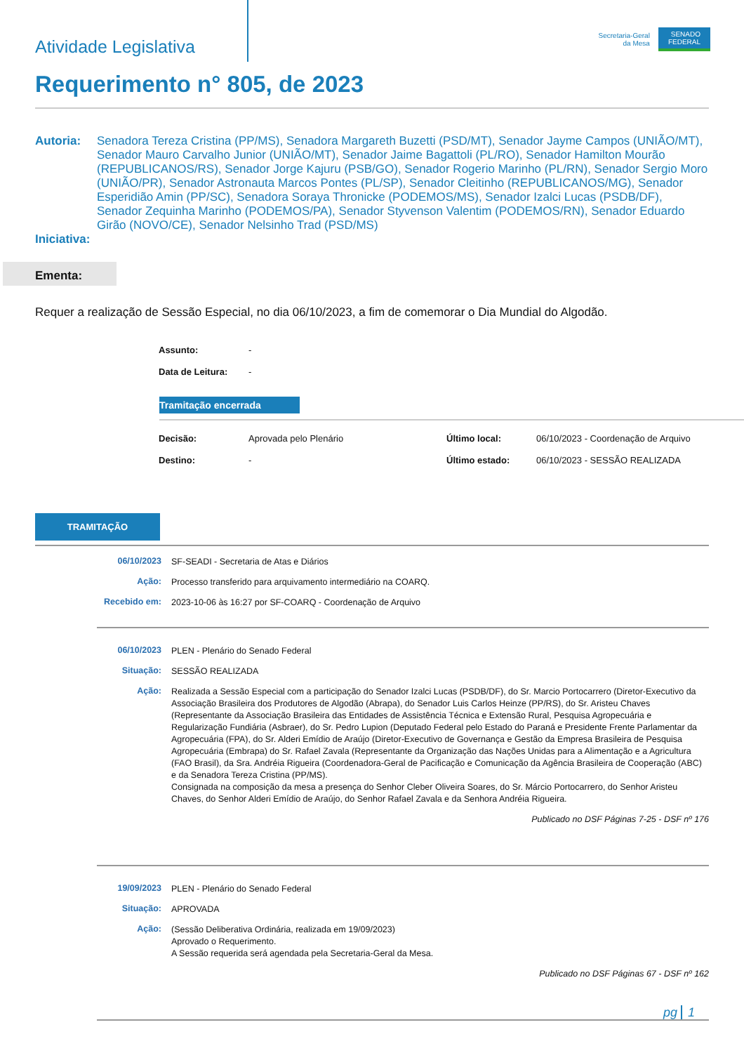Atividade Legislativa
Secretaria-Geral
da Mesa
SENADO
FEDERAL
Requerimento n° 805, de 2023
Autoria: Senadora Tereza Cristina (PP/MS), Senadora Margareth Buzetti (PSD/MT), Senador Jayme Campos (UNIÃO/MT), Senador Mauro Carvalho Junior (UNIÃO/MT), Senador Jaime Bagattoli (PL/RO), Senador Hamilton Mourão (REPUBLICANOS/RS), Senador Jorge Kajuru (PSB/GO), Senador Rogerio Marinho (PL/RN), Senador Sergio Moro (UNIÃO/PR), Senador Astronauta Marcos Pontes (PL/SP), Senador Cleitinho (REPUBLICANOS/MG), Senador Esperidião Amin (PP/SC), Senadora Soraya Thronicke (PODEMOS/MS), Senador Izalci Lucas (PSDB/DF), Senador Zequinha Marinho (PODEMOS/PA), Senador Styvenson Valentim (PODEMOS/RN), Senador Eduardo Girão (NOVO/CE), Senador Nelsinho Trad (PSD/MS)
Iniciativa:
Ementa:
Requer a realização de Sessão Especial, no dia 06/10/2023, a fim de comemorar o Dia Mundial do Algodão.
| Assunto: | - |
| Data de Leitura: | - |
Tramitação encerrada
| Decisão: | Aprovada pelo Plenário | Último local: | 06/10/2023 - Coordenação de Arquivo |
| Destino: | - | Último estado: | 06/10/2023 - SESSÃO REALIZADA |
TRAMITAÇÃO
| 06/10/2023 | SF-SEADI - Secretaria de Atas e Diários |
| Ação: | Processo transferido para arquivamento intermediário na COARQ. |
| Recebido em: | 2023-10-06 às 16:27 por SF-COARQ - Coordenação de Arquivo |
| 06/10/2023 | PLEN - Plenário do Senado Federal |
| Situação: | SESSÃO REALIZADA |
| Ação: | Realizada a Sessão Especial com a participação do Senador Izalci Lucas (PSDB/DF), do Sr. Marcio Portocarrero (Diretor-Executivo da Associação Brasileira dos Produtores de Algodão (Abrapa), do Senador Luis Carlos Heinze (PP/RS), do Sr. Aristeu Chaves (Representante da Associação Brasileira das Entidades de Assistência Técnica e Extensão Rural, Pesquisa Agropecuária e Regularização Fundiária (Asbraer), do Sr. Pedro Lupion (Deputado Federal pelo Estado do Paraná e Presidente Frente Parlamentar da Agropecuária (FPA), do Sr. Alderi Emídio de Araújo (Diretor-Executivo de Governança e Gestão da Empresa Brasileira de Pesquisa Agropecuária (Embrapa) do Sr. Rafael Zavala (Representante da Organização das Nações Unidas para a Alimentação e a Agricultura (FAO Brasil), da Sra. Andréia Rigueira (Coordenadora-Geral de Pacificação e Comunicação da Agência Brasileira de Cooperação (ABC) e da Senadora Tereza Cristina (PP/MS). Consignada na composição da mesa a presença do Senhor Cleber Oliveira Soares, do Sr. Márcio Portocarrero, do Senhor Aristeu Chaves, do Senhor Alderi Emídio de Araújo, do Senhor Rafael Zavala e da Senhora Andréia Rigueira. |
| | Publicado no DSF Páginas 7-25 - DSF nº 176 |
| 19/09/2023 | PLEN - Plenário do Senado Federal |
| Situação: | APROVADA |
| Ação: | (Sessão Deliberativa Ordinária, realizada em 19/09/2023) Aprovado o Requerimento. A Sessão requerida será agendada pela Secretaria-Geral da Mesa. |
| | Publicado no DSF Páginas 67 - DSF nº 162 |
pg 1